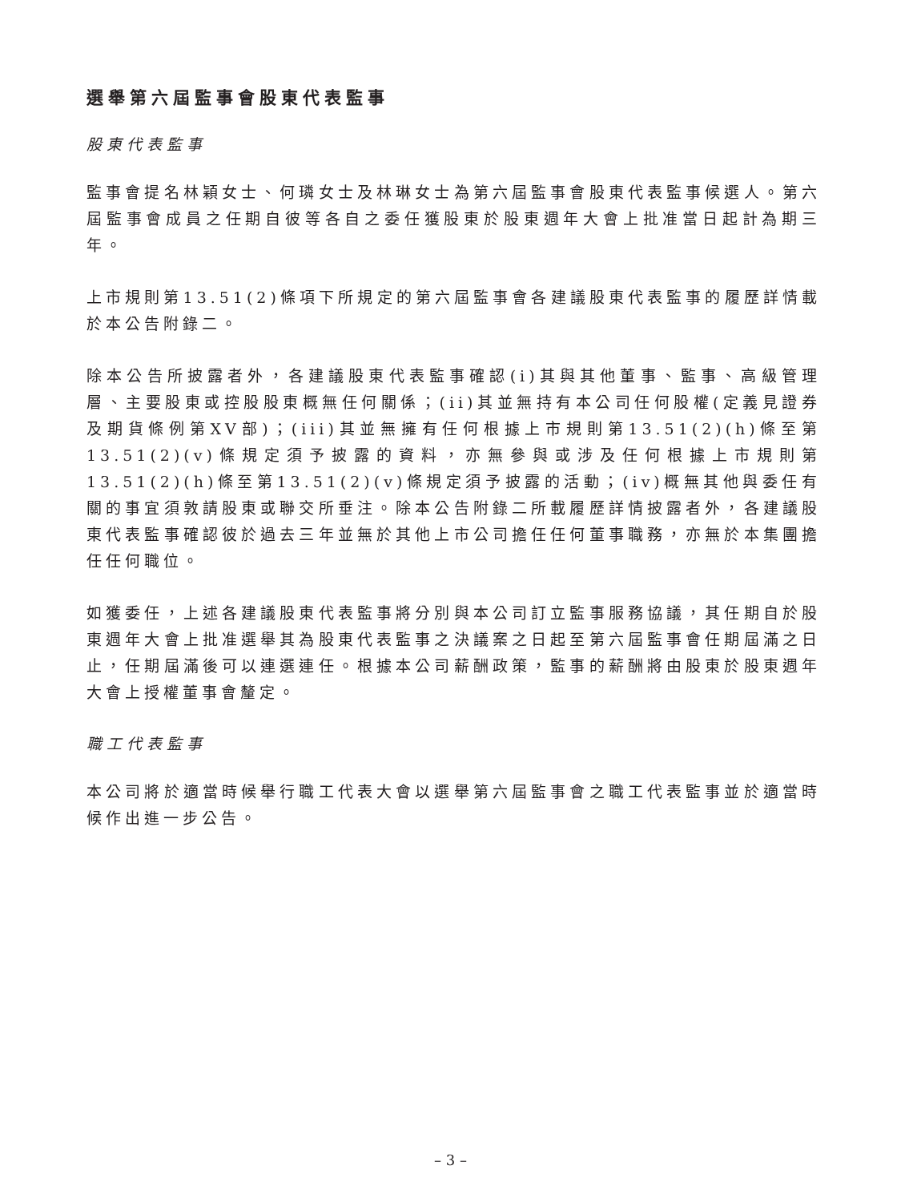選舉第六屆監事會股東代表監事
股東代表監事
監事會提名林穎女士、何璘女士及林琳女士為第六屆監事會股東代表監事候選人。第六屆監事會成員之任期自彼等各自之委任獲股東於股東週年大會上批准當日起計為期三年。
上市規則第13.51(2)條項下所規定的第六屆監事會各建議股東代表監事的履歷詳情載於本公告附錄二。
除本公告所披露者外，各建議股東代表監事確認(i)其與其他董事、監事、高級管理層、主要股東或控股股東概無任何關係；(ii)其並無持有本公司任何股權(定義見證券及期貨條例第XV部)；(iii)其並無擁有任何根據上市規則第13.51(2)(h)條至第13.51(2)(v)條規定須予披露的資料，亦無參與或涉及任何根據上市規則第13.51(2)(h)條至第13.51(2)(v)條規定須予披露的活動；(iv)概無其他與委任有關的事宜須敦請股東或聯交所垂注。除本公告附錄二所載履歷詳情披露者外，各建議股東代表監事確認彼於過去三年並無於其他上市公司擔任任何董事職務，亦無於本集團擔任任何職位。
如獲委任，上述各建議股東代表監事將分別與本公司訂立監事服務協議，其任期自於股東週年大會上批准選舉其為股東代表監事之決議案之日起至第六屆監事會任期屆滿之日止，任期屆滿後可以連選連任。根據本公司薪酬政策，監事的薪酬將由股東於股東週年大會上授權董事會釐定。
職工代表監事
本公司將於適當時候舉行職工代表大會以選舉第六屆監事會之職工代表監事並於適當時候作出進一步公告。
– 3 –